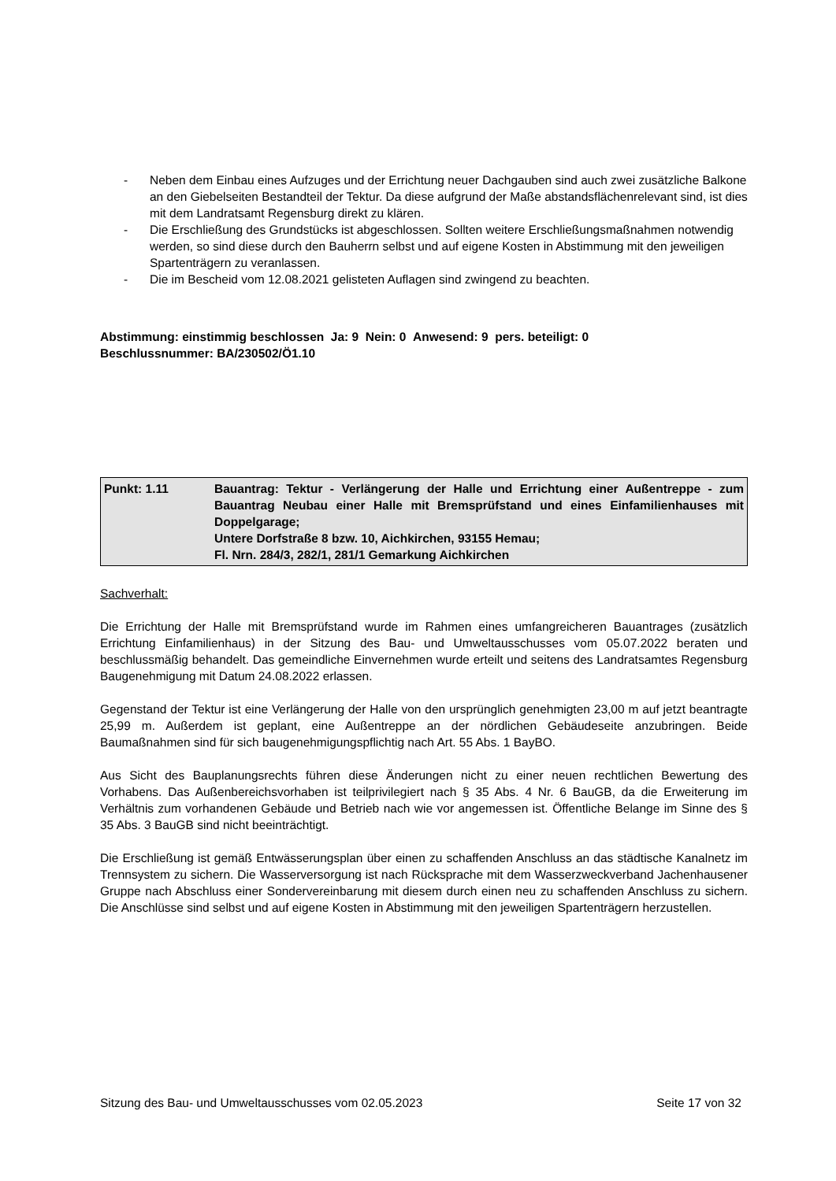- Neben dem Einbau eines Aufzuges und der Errichtung neuer Dachgauben sind auch zwei zusätzliche Balkone an den Giebelseiten Bestandteil der Tektur. Da diese aufgrund der Maße abstandsflächenrelevant sind, ist dies mit dem Landratsamt Regensburg direkt zu klären.
- Die Erschließung des Grundstücks ist abgeschlossen. Sollten weitere Erschließungsmaßnahmen notwendig werden, so sind diese durch den Bauherrn selbst und auf eigene Kosten in Abstimmung mit den jeweiligen Spartenträgern zu veranlassen.
- Die im Bescheid vom 12.08.2021 gelisteten Auflagen sind zwingend zu beachten.
Abstimmung: einstimmig beschlossen Ja: 9 Nein: 0 Anwesend: 9 pers. beteiligt: 0
Beschlussnummer: BA/230502/Ö1.10
Punkt: 1.11 Bauantrag: Tektur - Verlängerung der Halle und Errichtung einer Außentreppe - zum Bauantrag Neubau einer Halle mit Bremsprüfstand und eines Einfamilienhauses mit Doppelgarage;
Untere Dorfstraße 8 bzw. 10, Aichkirchen, 93155 Hemau;
Fl. Nrn. 284/3, 282/1, 281/1 Gemarkung Aichkirchen
Sachverhalt:
Die Errichtung der Halle mit Bremsprüfstand wurde im Rahmen eines umfangreicheren Bauantrages (zusätzlich Errichtung Einfamilienhaus) in der Sitzung des Bau- und Umweltausschusses vom 05.07.2022 beraten und beschlussmäßig behandelt. Das gemeindliche Einvernehmen wurde erteilt und seitens des Landratsamtes Regensburg Baugenehmigung mit Datum 24.08.2022 erlassen.
Gegenstand der Tektur ist eine Verlängerung der Halle von den ursprünglich genehmigten 23,00 m auf jetzt beantragte 25,99 m. Außerdem ist geplant, eine Außentreppe an der nördlichen Gebäudeseite anzubringen. Beide Baumaßnahmen sind für sich baugenehmigungspflichtig nach Art. 55 Abs. 1 BayBO.
Aus Sicht des Bauplanungsrechts führen diese Änderungen nicht zu einer neuen rechtlichen Bewertung des Vorhabens. Das Außenbereichsvorhaben ist teilprivilegiert nach § 35 Abs. 4 Nr. 6 BauGB, da die Erweiterung im Verhältnis zum vorhandenen Gebäude und Betrieb nach wie vor angemessen ist. Öffentliche Belange im Sinne des § 35 Abs. 3 BauGB sind nicht beeinträchtigt.
Die Erschließung ist gemäß Entwässerungsplan über einen zu schaffenden Anschluss an das städtische Kanalnetz im Trennsystem zu sichern. Die Wasserversorgung ist nach Rücksprache mit dem Wasserzweckverband Jachenhausener Gruppe nach Abschluss einer Sondervereinbarung mit diesem durch einen neu zu schaffenden Anschluss zu sichern. Die Anschlüsse sind selbst und auf eigene Kosten in Abstimmung mit den jeweiligen Spartenträgern herzustellen.
Sitzung des Bau- und Umweltausschusses vom 02.05.2023 Seite 17 von 32